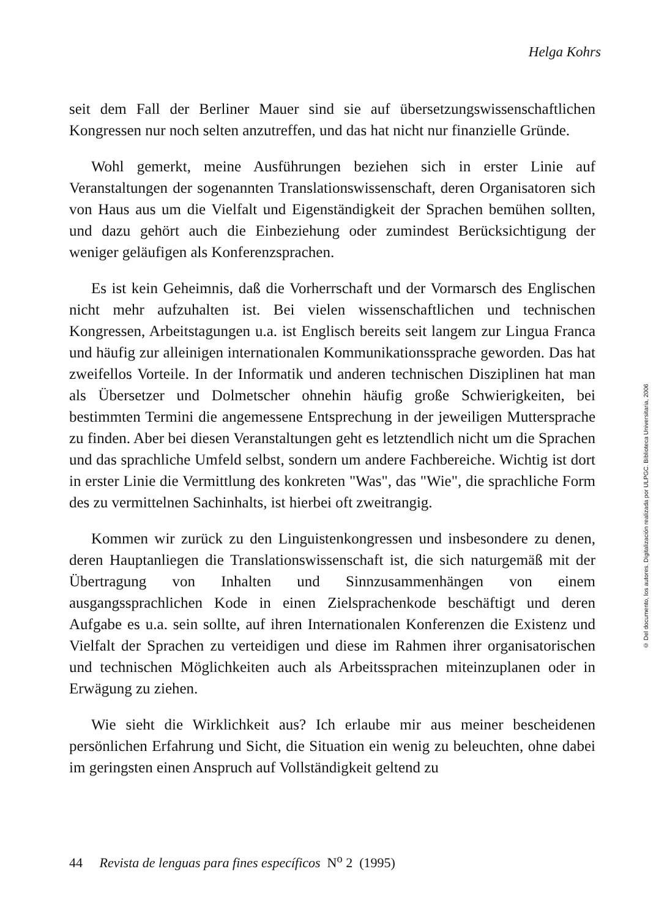Helga Kohrs
seit dem Fall der Berliner Mauer sind sie auf übersetzungswissenschaftlichen Kongressen nur noch selten anzutreffen, und das hat nicht nur finanzielle Gründe.
Wohl gemerkt, meine Ausführungen beziehen sich in erster Linie auf Veranstaltungen der sogenannten Translationswissenschaft, deren Organisatoren sich von Haus aus um die Vielfalt und Eigenständigkeit der Sprachen bemühen sollten, und dazu gehört auch die Einbeziehung oder zumindest Berücksichtigung der weniger geläufigen als Konferenzsprachen.
Es ist kein Geheimnis, daß die Vorherrschaft und der Vormarsch des Englischen nicht mehr aufzuhalten ist. Bei vielen wissenschaftlichen und technischen Kongressen, Arbeitstagungen u.a. ist Englisch bereits seit langem zur Lingua Franca und häufig zur alleinigen internationalen Kommunikationssprache geworden. Das hat zweifellos Vorteile. In der Informatik und anderen technischen Disziplinen hat man als Übersetzer und Dolmetscher ohnehin häufig große Schwierigkeiten, bei bestimmten Termini die angemessene Entsprechung in der jeweiligen Muttersprache zu finden. Aber bei diesen Veranstaltungen geht es letztendlich nicht um die Sprachen und das sprachliche Umfeld selbst, sondern um andere Fachbereiche. Wichtig ist dort in erster Linie die Vermittlung des konkreten "Was", das "Wie", die sprachliche Form des zu vermittelnen Sachinhalts, ist hierbei oft zweitrangig.
Kommen wir zurück zu den Linguistenkongressen und insbesondere zu denen, deren Hauptanliegen die Translationswissenschaft ist, die sich naturgemäß mit der Übertragung von Inhalten und Sinnzusammenhängen von einem ausgangssprachlichen Kode in einen Zielsprachenkode beschäftigt und deren Aufgabe es u.a. sein sollte, auf ihren Internationalen Konferenzen die Existenz und Vielfalt der Sprachen zu verteidigen und diese im Rahmen ihrer organisatorischen und technischen Möglichkeiten auch als Arbeitssprachen miteinzuplanen oder in Erwägung zu ziehen.
Wie sieht die Wirklichkeit aus? Ich erlaube mir aus meiner bescheidenen persönlichen Erfahrung und Sicht, die Situation ein wenig zu beleuchten, ohne dabei im geringsten einen Anspruch auf Vollständigkeit geltend zu
© Del documento, los autores. Digitalización realizada por ULPGC. Biblioteca Universitaria, 2006
44 Revista de lenguas para fines específicos N<sup>o</sup> 2 (1995)